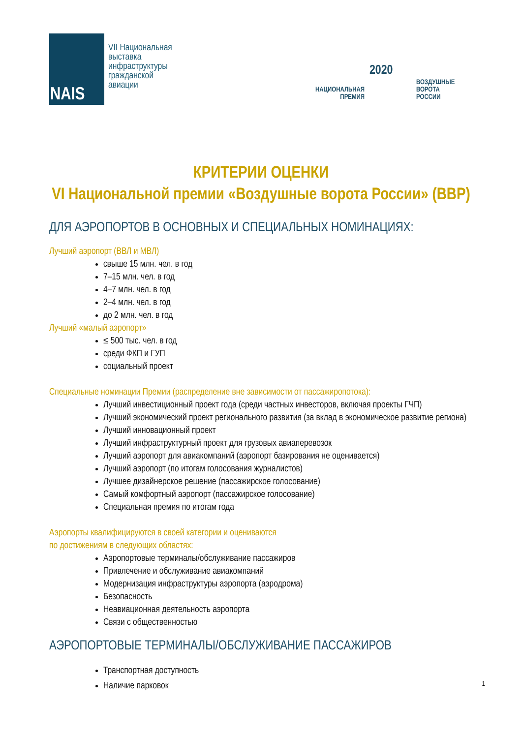NAIS
VII Национальная
выставка
инфраструктуры
гражданской
авиации
2020
НАЦИОНАЛЬНАЯ
ПРЕМИЯ
ВОЗДУШНЫЕ
ВОРОТА
РОССИИ
КРИТЕРИИ ОЦЕНКИ
VI Национальной премии «Воздушные ворота России» (ВВР)
ДЛЯ АЭРОПОРТОВ В ОСНОВНЫХ И СПЕЦИАЛЬНЫХ НОМИНАЦИЯХ:
Лучший аэропорт (ВВЛ и МВЛ)
свыше 15 млн. чел. в год
7–15 млн. чел. в год
4–7 млн. чел. в год
2–4 млн. чел. в год
до 2 млн. чел. в год
Лучший «малый аэропорт»
≤ 500 тыс. чел. в год
среди ФКП и ГУП
социальный проект
Специальные номинации Премии (распределение вне зависимости от пассажиропотока):
Лучший инвестиционный проект года (среди частных инвесторов, включая проекты ГЧП)
Лучший экономический проект регионального развития (за вклад в экономическое развитие региона)
Лучший инновационный проект
Лучший инфраструктурный проект для грузовых авиаперевозок
Лучший аэропорт для авиакомпаний (аэропорт базирования не оценивается)
Лучший аэропорт (по итогам голосования журналистов)
Лучшее дизайнерское решение (пассажирское голосование)
Самый комфортный аэропорт (пассажирское голосование)
Специальная премия по итогам года
Аэропорты квалифицируются в своей категории и оцениваются
по достижениям в следующих областях:
Аэропортовые терминалы/обслуживание пассажиров
Привлечение и обслуживание авиакомпаний
Модернизация инфраструктуры аэропорта (аэродрома)
Безопасность
Неавиационная деятельность аэропорта
Связи с общественностью
АЭРОПОРТОВЫЕ ТЕРМИНАЛЫ/ОБСЛУЖИВАНИЕ ПАССАЖИРОВ
Транспортная доступность
Наличие парковок
1